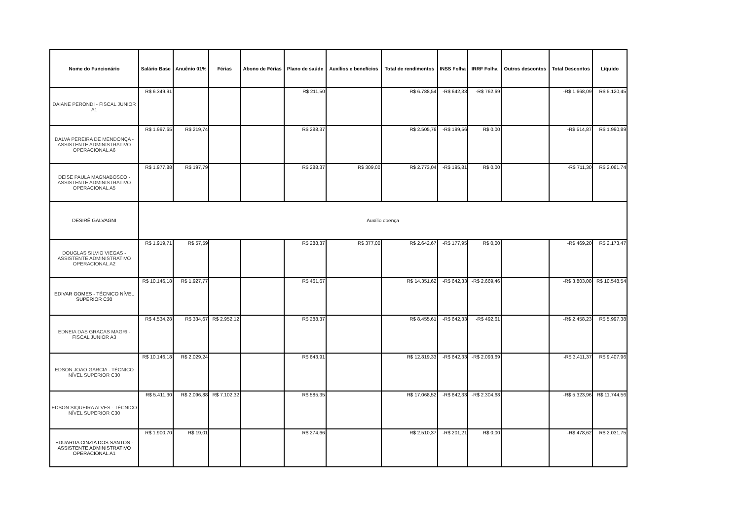| Nome do Funcionário | Salário Base | Anuênio 01% | Férias | Abono de Férias | Plano de saúde | Auxílios e benefícios | Total de rendimentos | INSS Folha | IRRF Folha | Outros descontos | Total Descontos | Líquido |
| --- | --- | --- | --- | --- | --- | --- | --- | --- | --- | --- | --- | --- |
| DAIANE PERONDI - FISCAL JUNIOR A1 | R$ 6.349,91 | | | | R$ 211,50 | | R$ 6.788,54 | -R$ 642,33 | -R$ 762,69 | | -R$ 1.668,09 | R$ 5.120,45 |
| DALVA PEREIRA DE MENDONÇA - ASSISTENTE ADMINISTRATIVO OPERACIONAL A6 | R$ 1.997,65 | R$ 219,74 | | | R$ 288,37 | | R$ 2.505,76 | -R$ 199,56 | R$ 0,00 | | -R$ 514,87 | R$ 1.990,89 |
| DEISE PAULA MAGNABOSCO - ASSISTENTE ADMINISTRATIVO OPERACIONAL A5 | R$ 1.977,88 | R$ 197,79 | | | R$ 288,37 | R$ 309,00 | R$ 2.773,04 | -R$ 195,81 | R$ 0,00 | | -R$ 711,30 | R$ 2.061,74 |
| DESIRÊ GALVAGNI | Auxílio doença | | | | | | | | | | | |
| DOUGLAS SILVIO VIEGAS - ASSISTENTE ADMINISTRATIVO OPERACIONAL A2 | R$ 1.919,71 | R$ 57,59 | | | R$ 288,37 | R$ 377,00 | R$ 2.642,67 | -R$ 177,95 | R$ 0,00 | | -R$ 469,20 | R$ 2.173,47 |
| EDIVAR GOMES - TÉCNICO NÍVEL SUPERIOR C30 | R$ 10.146,18 | R$ 1.927,77 | | | R$ 461,67 | | R$ 14.351,62 | -R$ 642,33 | -R$ 2.669,46 | | -R$ 3.803,08 | R$ 10.548,54 |
| EDNEIA DAS GRACAS MAGRI - FISCAL JUNIOR A3 | R$ 4.534,28 | R$ 334,67 | R$ 2.952,12 | | R$ 288,37 | | R$ 8.455,61 | -R$ 642,33 | -R$ 492,61 | | -R$ 2.458,23 | R$ 5.997,38 |
| EDSON JOAO GARCIA - TÉCNICO NÍVEL SUPERIOR C30 | R$ 10.146,18 | R$ 2.029,24 | | | R$ 643,91 | | R$ 12.819,33 | -R$ 642,33 | -R$ 2.093,69 | | -R$ 3.411,37 | R$ 9.407,96 |
| EDSON SIQUEIRA ALVES - TÉCNICO NÍVEL SUPERIOR C30 | R$ 5.411,30 | R$ 2.096,88 | R$ 7.102,32 | | R$ 585,35 | | R$ 17.068,52 | -R$ 642,33 | -R$ 2.304,68 | | -R$ 5.323,96 | R$ 11.744,56 |
| EDUARDA CINZIA DOS SANTOS - ASSISTENTE ADMINISTRATIVO OPERACIONAL A1 | R$ 1.900,70 | R$ 19,01 | | | R$ 274,66 | | R$ 2.510,37 | -R$ 201,21 | R$ 0,00 | | -R$ 478,62 | R$ 2.031,75 |